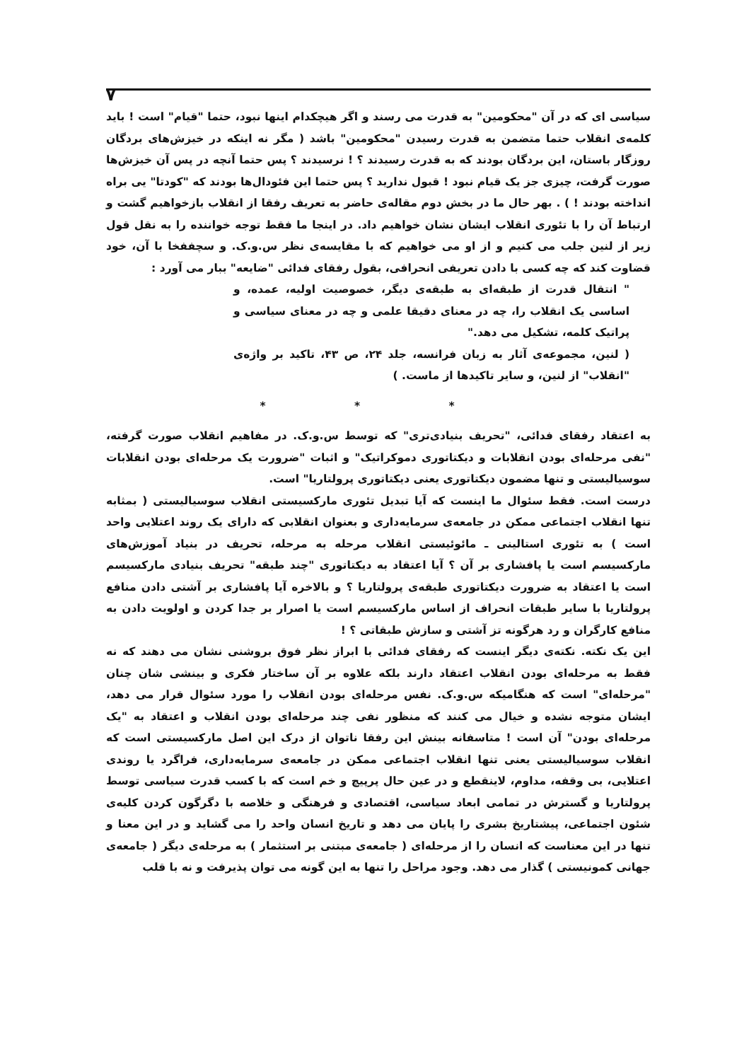۷
سیاسی ای که در آن "محکومین" به قدرت می رسند و اگر هیچکدام اینها نبود، حتما "قیام" است ! باید کلمه‌ی انقلاب حتما متضمن به قدرت رسیدن "محکومین" باشد ( مگر نه اینکه در خیزش‌های بردگان روزگار باستان، این بردگان بودند که به قدرت رسیدند ؟ ! نرسیدند ؟ پس حتما آنچه در پس آن خیزش‌ها صورت گرفت، چیزی جز یک قیام نبود ! قبول ندارید ؟ پس حتما این فئودال‌ها بودند که "کودتا" یی براه انداخته بودند ! ) . بهر حال ما در بخش دوم مقاله‌ی حاضر به تعریف رفقا از انقلاب بازخواهیم گشت و ارتباط آن را با تئوری انقلاب ایشان نشان خواهیم داد. در اینجا ما فقط توجه خواننده را به نقل قول زیر از لنین جلب می کنیم و از او می خواهیم که با مقایسه‌ی نظر س.و.ک. و سچففخا با آن، خود قضاوت کند که چه کسی با دادن تعریفی انحرافی، بقول رفقای فدائی "ضایعه" ببار می آورد :
" انتقال قدرت از طبقه‌ای به طبقه‌ی دیگر، خصوصیت اولیه، عمده، و اساسی یک انقلاب را، چه در معنای دقیقا علمی و چه در معنای سیاسی و پراتیک کلمه، تشکیل می دهد."
( لنین، مجموعه‌ی آثار به زبان فرانسه، جلد ۲۴، ص ۴۳، تاکید بر واژه‌ی "انقلاب" از لنین، و سایر تاکیدها از ماست. )
* * *
به اعتقاد رفقای فدائی، "تحریف بنیادی‌تری" که توسط س.و.ک. در مفاهیم انقلاب صورت گرفته، "نفی مرحله‌ای بودن انقلابات و دیکتاتوری دموکراتیک" و اثبات "ضرورت یک مرحله‌ای بودن انقلابات سوسیالیستی و تنها مضمون دیکتاتوری یعنی دیکتاتوری پرولتاریا" است.
درست است. فقط سئوال ما اینست که آیا تبدیل تئوری مارکسیستی انقلاب سوسیالیستی ( بمثابه تنها انقلاب اجتماعی ممکن در جامعه‌ی سرمایه‌داری و بعنوان انقلابی که دارای یک روند اعتلایی واحد است ) به تئوری استالینی ـ مائوئیستی انقلاب مرحله به مرحله، تحریف در بنیاد آموزش‌های مارکسیسم است یا پافشاری بر آن ؟ آیا اعتقاد به دیکتاتوری "چند طبقه" تحریف بنیادی مارکسیسم است یا اعتقاد به ضرورت دیکتاتوری طبقه‌ی پرولتاریا ؟ و بالاخره آیا پافشاری بر آشتی دادن منافع پرولتاریا با سایر طبقات انحراف از اساس مارکسیسم است یا اصرار بر جدا کردن و اولویت دادن به منافع کارگران و رد هرگونه تز آشتی و سازش طبقاتی ؟ !
این یک نکته. نکته‌ی دیگر اینست که رفقای فدائی با ابراز نظر فوق بروشنی نشان می دهند که نه فقط به مرحله‌ای بودن انقلاب اعتقاد دارند بلکه علاوه بر آن ساختار فکری و بینشی شان چنان "مرحله‌ای" است که هنگامیکه س.و.ک. نفس مرحله‌ای بودن انقلاب را مورد سئوال قرار می دهد، ایشان متوجه نشده و خیال می کنند که منظور نفی چند مرحله‌ای بودن انقلاب و اعتقاد به "یک مرحله‌ای بودن" آن است ! متاسفانه بینش این رفقا ناتوان از درک این اصل مارکسیستی است که انقلاب سوسیالیستی یعنی تنها انقلاب اجتماعی ممکن در جامعه‌ی سرمایه‌داری، فراگرد یا روندی اعتلایی، بی وقفه، مداوم، لاینقطع و در عین حال پرپیچ و خم است که با کسب قدرت سیاسی توسط پرولتاریا و گسترش در تمامی ابعاد سیاسی، اقتصادی و فرهنگی و خلاصه با دگرگون کردن کلیه‌ی شئون اجتماعی، پیشتاریخ بشری را پایان می دهد و تاریخ انسان واحد را می گشاید و در این معنا و تنها در این معناست که انسان را از مرحله‌ای ( جامعه‌ی مبتنی بر استثمار ) به مرحله‌ی دیگر ( جامعه‌ی جهانی کمونیستی ) گذار می دهد. وجود مراحل را تنها به این گونه می توان پذیرفت و نه با قلب